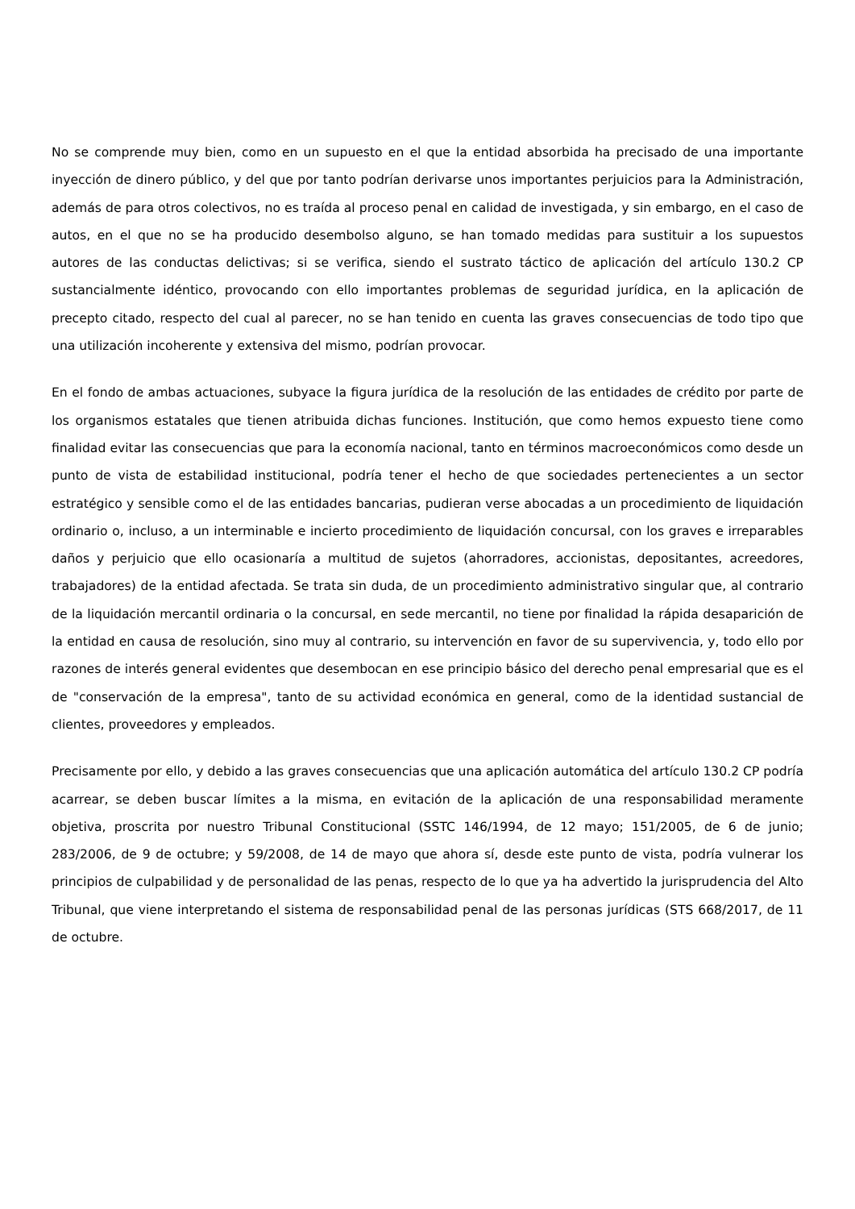No se comprende muy bien, como en un supuesto en el que la entidad absorbida ha precisado de una importante inyección de dinero público, y del que por tanto podrían derivarse unos importantes perjuicios para la Administración, además de para otros colectivos, no es traída al proceso penal en calidad de investigada, y sin embargo, en el caso de autos, en el que no se ha producido desembolso alguno, se han tomado medidas para sustituir a los supuestos autores de las conductas delictivas; si se verifica, siendo el sustrato táctico de aplicación del artículo 130.2 CP sustancialmente idéntico, provocando con ello importantes problemas de seguridad jurídica, en la aplicación de precepto citado, respecto del cual al parecer, no se han tenido en cuenta las graves consecuencias de todo tipo que una utilización incoherente y extensiva del mismo, podrían provocar.
En el fondo de ambas actuaciones, subyace la figura jurídica de la resolución de las entidades de crédito por parte de los organismos estatales que tienen atribuida dichas funciones. Institución, que como hemos expuesto tiene como finalidad evitar las consecuencias que para la economía nacional, tanto en términos macroeconómicos como desde un punto de vista de estabilidad institucional, podría tener el hecho de que sociedades pertenecientes a un sector estratégico y sensible como el de las entidades bancarias, pudieran verse abocadas a un procedimiento de liquidación ordinario o, incluso, a un interminable e incierto procedimiento de liquidación concursal, con los graves e irreparables daños y perjuicio que ello ocasionaría a multitud de sujetos (ahorradores, accionistas, depositantes, acreedores, trabajadores) de la entidad afectada. Se trata sin duda, de un procedimiento administrativo singular que, al contrario de la liquidación mercantil ordinaria o la concursal, en sede mercantil, no tiene por finalidad la rápida desaparición de la entidad en causa de resolución, sino muy al contrario, su intervención en favor de su supervivencia, y, todo ello por razones de interés general evidentes que desembocan en ese principio básico del derecho penal empresarial que es el de "conservación de la empresa", tanto de su actividad económica en general, como de la identidad sustancial de clientes, proveedores y empleados.
Precisamente por ello, y debido a las graves consecuencias que una aplicación automática del artículo 130.2 CP podría acarrear, se deben buscar límites a la misma, en evitación de la aplicación de una responsabilidad meramente objetiva, proscrita por nuestro Tribunal Constitucional (SSTC 146/1994, de 12 mayo; 151/2005, de 6 de junio; 283/2006, de 9 de octubre; y 59/2008, de 14 de mayo que ahora sí, desde este punto de vista, podría vulnerar los principios de culpabilidad y de personalidad de las penas, respecto de lo que ya ha advertido la jurisprudencia del Alto Tribunal, que viene interpretando el sistema de responsabilidad penal de las personas jurídicas (STS 668/2017, de 11 de octubre.